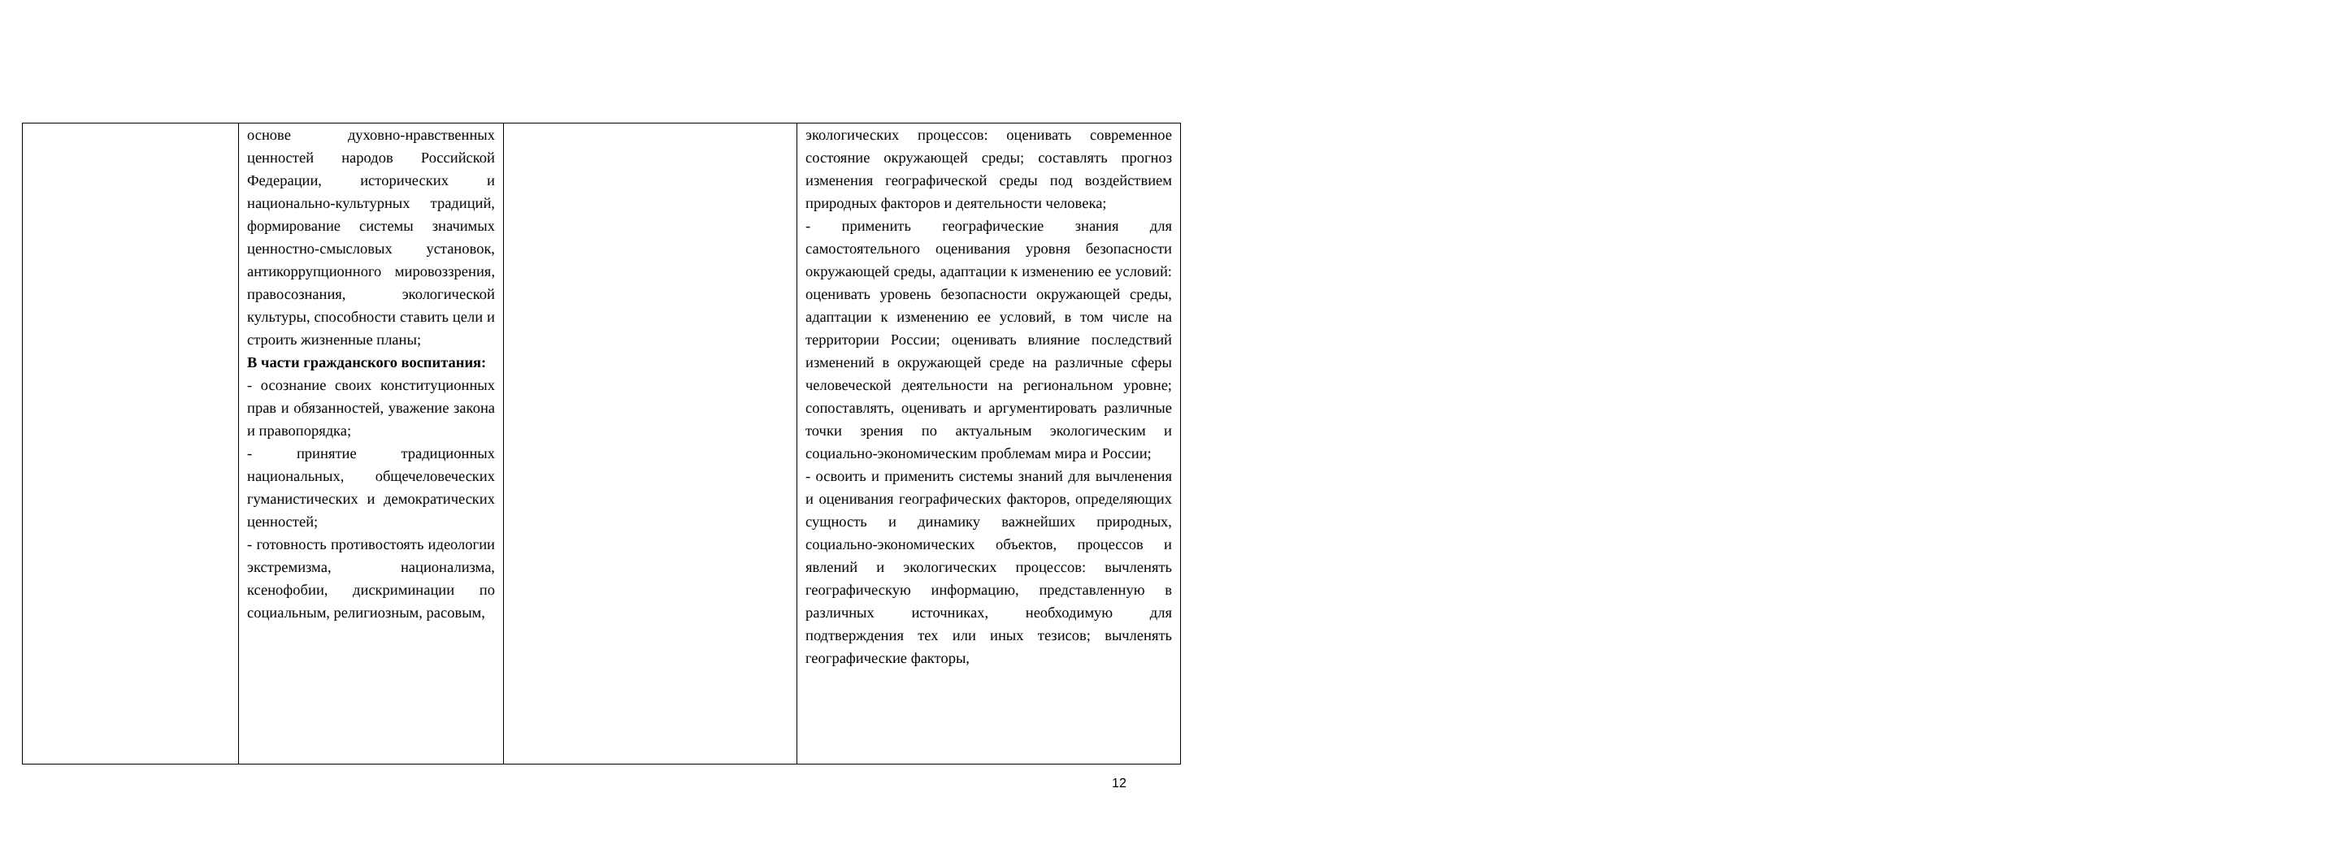| | основе духовно-нравственных ценностей народов Российской Федерации, исторических и национально-культурных традиций, формирование системы значимых ценностно-смысловых установок, антикоррупционного мировоззрения, правосознания, экологической культуры, способности ставить цели и строить жизненные планы; В части гражданского воспитания: - осознание своих конституционных прав и обязанностей, уважение закона и правопорядка; - принятие традиционных национальных, общечеловеческих гуманистических и демократических ценностей; - готовность противостоять идеологии экстремизма, национализма, ксенофобии, дискриминации по социальным, религиозным, расовым, | | экологических процессов: оценивать современное состояние окружающей среды; составлять прогноз изменения географической среды под воздействием природных факторов и деятельности человека; - применить географические знания для самостоятельного оценивания уровня безопасности окружающей среды, адаптации к изменению ее условий: оценивать уровень безопасности окружающей среды, адаптации к изменению ее условий, в том числе на территории России; оценивать влияние последствий изменений в окружающей среде на различные сферы человеческой деятельности на региональном уровне; сопоставлять, оценивать и аргументировать различные точки зрения по актуальным экологическим и социально-экономическим проблемам мира и России; - освоить и применить системы знаний для вычленения и оценивания географических факторов, определяющих сущность и динамику важнейших природных, социально-экономических объектов, процессов и явлений и экологических процессов: вычленять географическую информацию, представленную в различных источниках, необходимую для подтверждения тех или иных тезисов; вычленять географические факторы, |
12